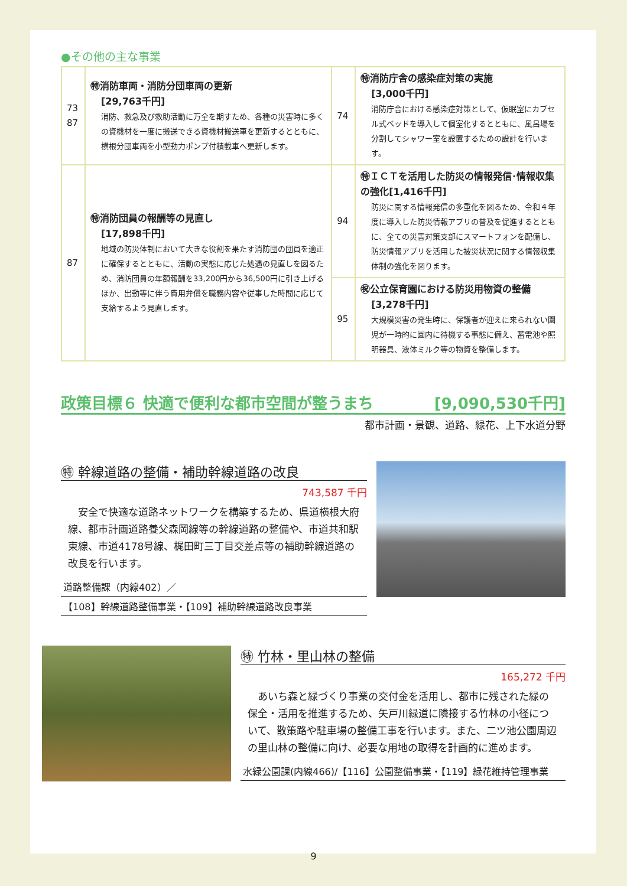●その他の主な事業
| 73 87 | ㊕消防車両・消防分団車両の更新 [29,763千円] 消防、救急及び救助活動に万全を期すため、各種の災害時に多くの資機材を一度に搬送できる資機材搬送車を更新するとともに、横根分団車両を小型動力ポンプ付積載車へ更新します。 | 74 | ㊕消防庁舎の感染症対策の実施 [3,000千円] 消防庁舎における感染症対策として、仮眠室にカプセル式ベッドを導入して個室化するとともに、風呂場を分割してシャワー室を設置するための設計を行います。 |
| 87 | ㊕消防団員の報酬等の見直し [17,898千円] 地域の防災体制において大きな役割を果たす消防団の団員を適正に確保するとともに、活動の実態に応じた処遇の見直しを図るため、消防団員の年額報酬を33,200円から36,500円に引き上げるほか、出動等に伴う費用弁償を職務内容や従事した時間に応じて支給するよう見直します。 | 94 | ㊕ＩＣＴを活用した防災の情報発信･情報収集の強化[1,416千円] 防災に関する情報発信の多重化を図るため、令和４年度に導入した防災情報アプリの普及を促進するとともに、全ての災害対策支部にスマートフォンを配備し、防災情報アプリを活用した被災状況に関する情報収集体制の強化を図ります。 |
| | | 95 | ㊗公立保育園における防災用物資の整備 [3,278千円] 大規模災害の発生時に、保護者が迎えに来られない園児が一時的に園内に待機する事態に備え、蓄電池や照明器具、液体ミルク等の物資を整備します。 |
政策目標６ 快適で便利な都市空間が整うまち [9,090,530千円]
都市計画・景観、道路、緑花、上下水道分野
㊕ 幹線道路の整備・補助幹線道路の改良
743,587 千円
　安全で快適な道路ネットワークを構築するため、県道横根大府線、都市計画道路養父森岡線等の幹線道路の整備や、市道共和駅東線、市道4178号線、梶田町三丁目交差点等の補助幹線道路の改良を行います。
道路整備課（内線402）／
【108】幹線道路整備事業・【109】補助幹線道路改良事業
㊕ 竹林・里山林の整備
165,272 千円
　あいち森と緑づくり事業の交付金を活用し、都市に残された緑の保全・活用を推進するため、矢戸川緑道に隣接する竹林の小径について、散策路や駐車場の整備工事を行います。また、二ツ池公園周辺の里山林の整備に向け、必要な用地の取得を計画的に進めます。
水緑公園課(内線466)/【116】公園整備事業・【119】緑花維持管理事業
9